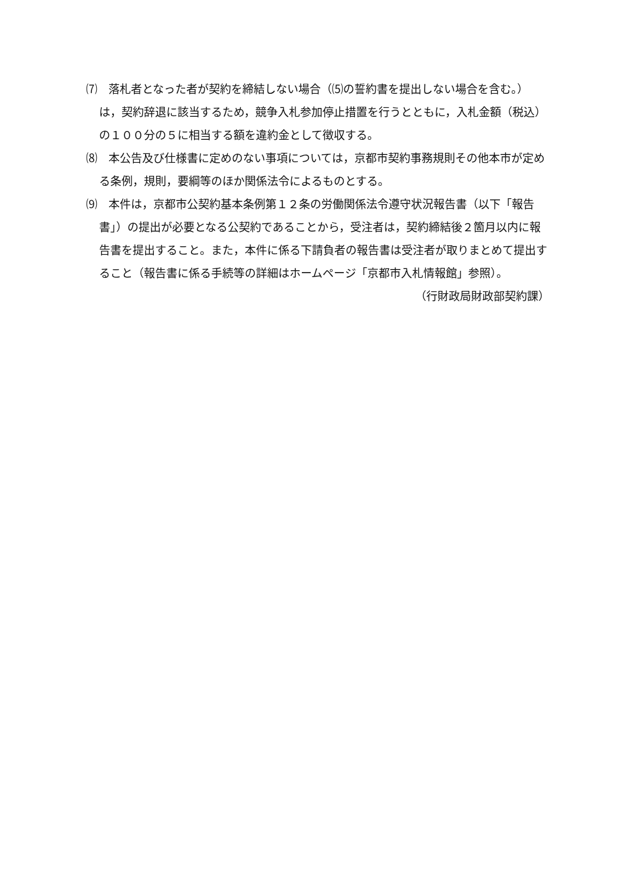⑺　落札者となった者が契約を締結しない場合（⑸の誓約書を提出しない場合を含む。）は，契約辞退に該当するため，競争入札参加停止措置を行うとともに，入札金額（税込）の１００分の５に相当する額を違約金として徴収する。
⑻　本公告及び仕様書に定めのない事項については，京都市契約事務規則その他本市が定める条例，規則，要綱等のほか関係法令によるものとする。
⑼　本件は，京都市公契約基本条例第１２条の労働関係法令遵守状況報告書（以下「報告書」）の提出が必要となる公契約であることから，受注者は，契約締結後２箇月以内に報告書を提出すること。また，本件に係る下請負者の報告書は受注者が取りまとめて提出すること（報告書に係る手続等の詳細はホームページ「京都市入札情報館」参照）。
（行財政局財政部契約課）